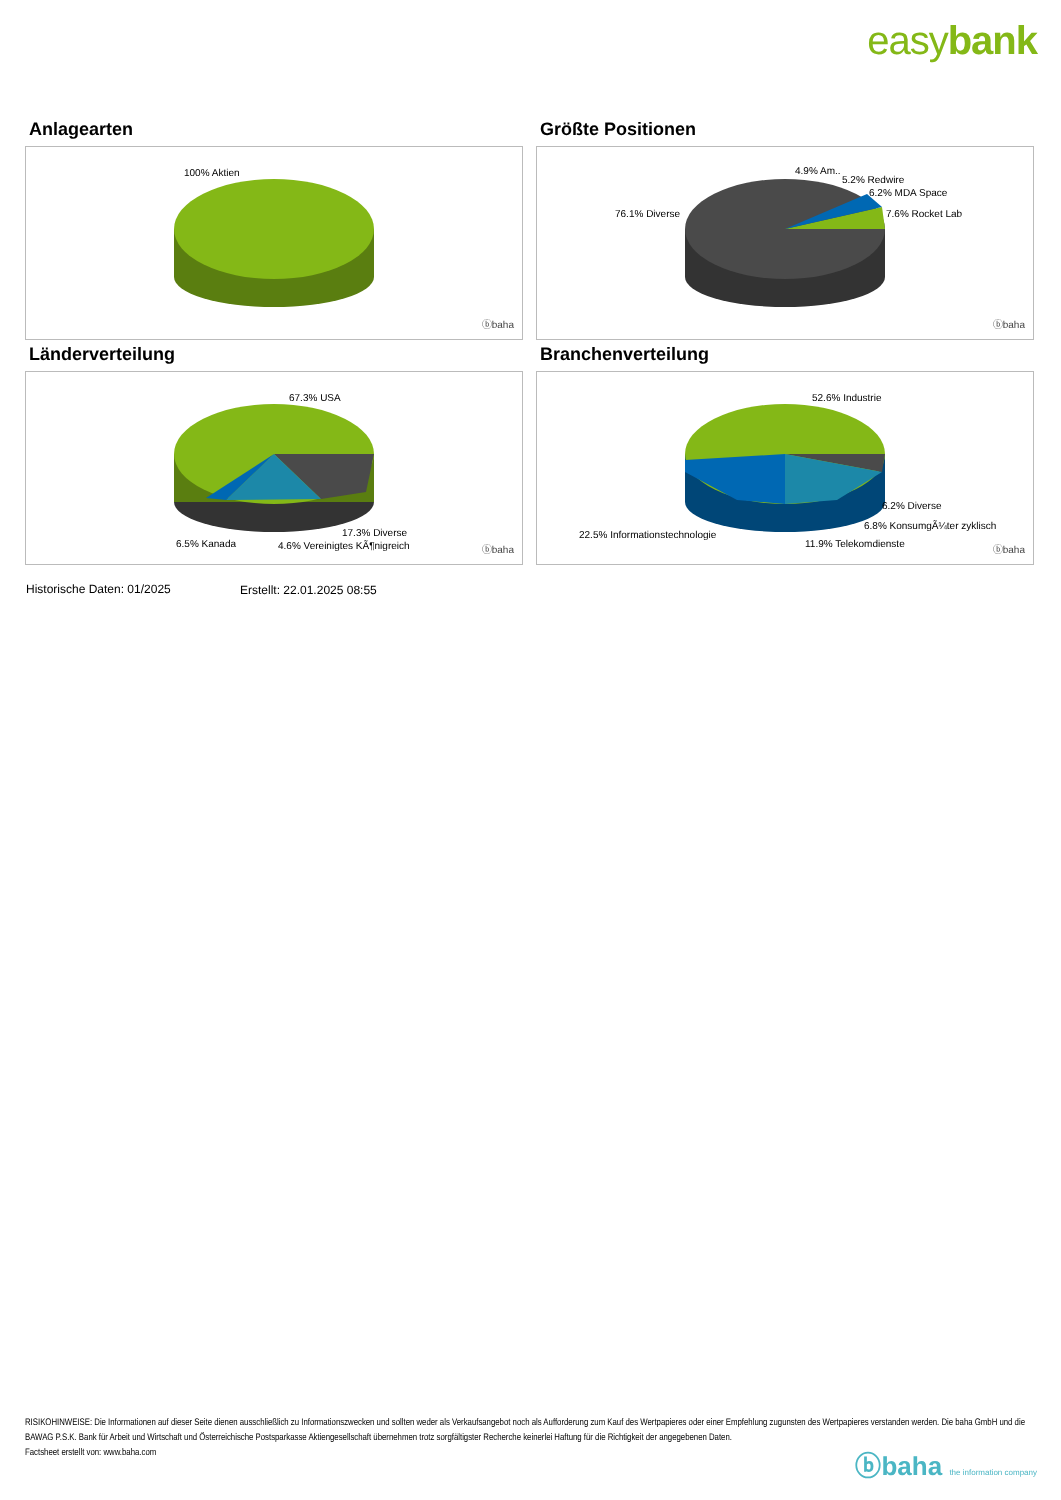easybank
Anlagearten
100% Aktien
ⓑbaha
Größte Positionen
4.9% Am..
5.2% Redwire
6.2% MDA Space
7.6% Rocket Lab
76.1% Diverse
ⓑbaha
Länderverteilung
67.3% USA
17.3% Diverse
6.5% Kanada 4.6% Vereinigtes KÃ¶nigreich ⓑbaha
Branchenverteilung
52.6% Industrie
6.2% Diverse
6.8% KonsumgÃ¼ter zyklisch
22.5% Informationstechnologie
11.9% Telekomdienste
ⓑbaha
Historische Daten: 01/2025 Erstellt: 22.01.2025 08:55
RISIKOHINWEISE: Die Informationen auf dieser Seite dienen ausschließlich zu Informationszwecken und sollten weder als Verkaufsangebot noch als Aufforderung zum Kauf des Wertpapieres oder einer Empfehlung zugunsten des Wertpapieres verstanden werden. Die baha GmbH und die BAWAG P.S.K. Bank für Arbeit und Wirtschaft und Österreichische Postsparkasse Aktiengesellschaft übernehmen trotz sorgfältigster Recherche keinerlei Haftung für die Richtigkeit der angegebenen Daten.
Factsheet erstellt von: www.baha.com
ⓑbaha the information company